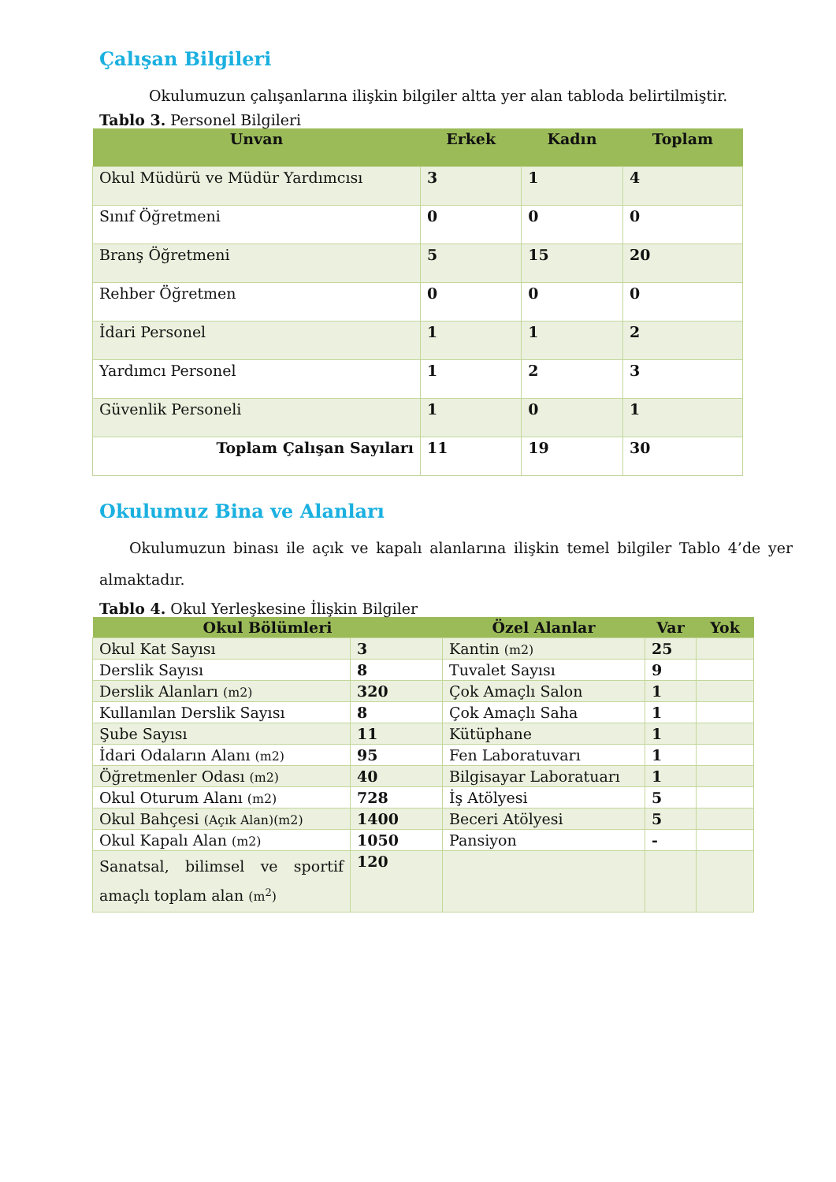Çalışan Bilgileri
Okulumuzun çalışanlarına ilişkin bilgiler altta yer alan tabloda belirtilmiştir.
Tablo 3. Personel Bilgileri
| Unvan | Erkek | Kadın | Toplam |
| --- | --- | --- | --- |
| Okul Müdürü ve Müdür Yardımcısı | 3 | 1 | 4 |
| Sınıf Öğretmeni | 0 | 0 | 0 |
| Branş Öğretmeni | 5 | 15 | 20 |
| Rehber Öğretmen | 0 | 0 | 0 |
| İdari Personel | 1 | 1 | 2 |
| Yardımcı Personel | 1 | 2 | 3 |
| Güvenlik Personeli | 1 | 0 | 1 |
| Toplam Çalışan Sayıları | 11 | 19 | 30 |
Okulumuz Bina ve Alanları
Okulumuzun binası ile açık ve kapalı alanlarına ilişkin temel bilgiler Tablo 4’de yer almaktadır.
Tablo 4. Okul Yerleşkesine İlişkin Bilgiler
| Okul Bölümleri | | Özel Alanlar | Var | Yok |
| --- | --- | --- | --- | --- |
| Okul Kat Sayısı | 3 | Kantin (m2) | 25 | |
| Derslik Sayısı | 8 | Tuvalet Sayısı | 9 | |
| Derslik Alanları (m2) | 320 | Çok Amaçlı Salon | 1 | |
| Kullanılan Derslik Sayısı | 8 | Çok Amaçlı Saha | 1 | |
| Şube Sayısı | 11 | Kütüphane | 1 | |
| İdari Odaların Alanı (m2) | 95 | Fen Laboratuvarı | 1 | |
| Öğretmenler Odası (m2) | 40 | Bilgisayar Laboratuarı | 1 | |
| Okul Oturum Alanı (m2) | 728 | İş Atölyesi | 5 | |
| Okul Bahçesi (Açık Alan)(m2) | 1400 | Beceri Atölyesi | 5 | |
| Okul Kapalı Alan (m2) | 1050 | Pansiyon | - | |
| Sanatsal, bilimsel ve sportif amaçlı toplam alan (m<sup>2</sup>) | 120 | | | |